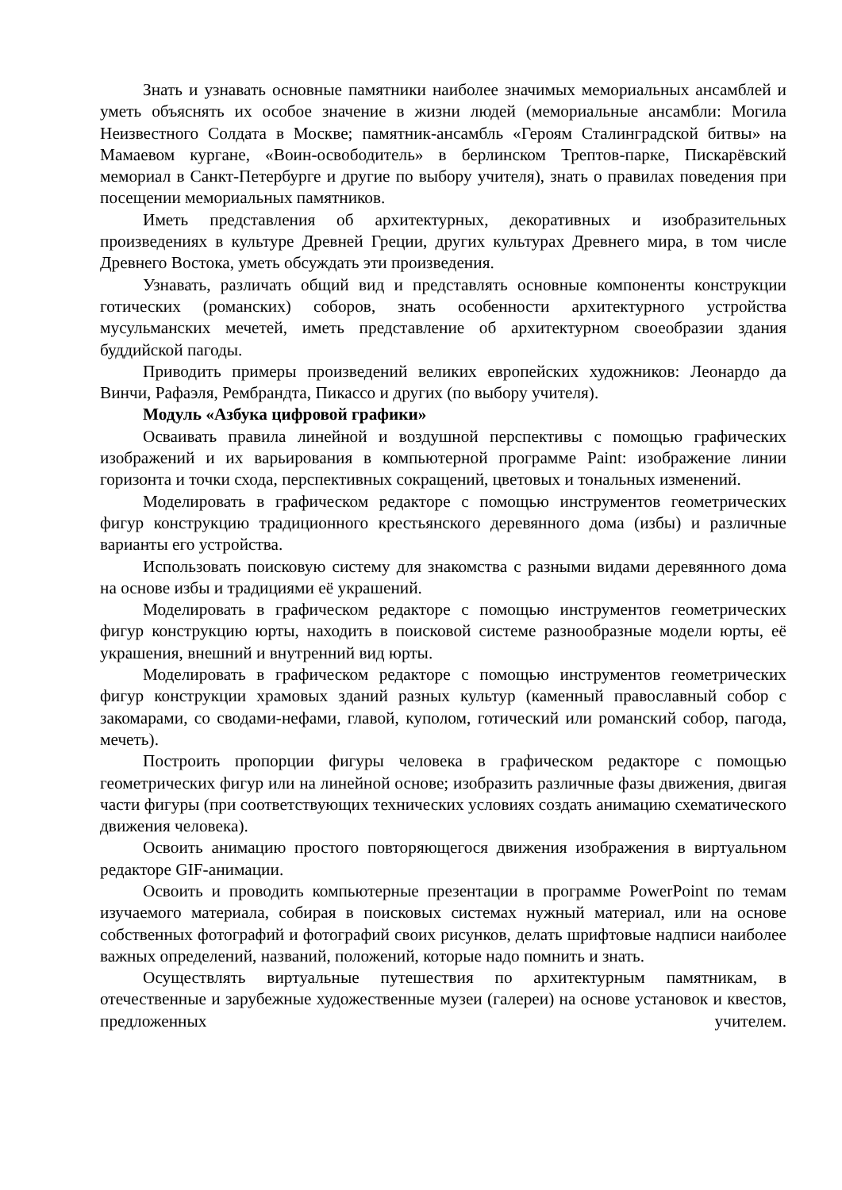Знать и узнавать основные памятники наиболее значимых мемориальных ансамблей и уметь объяснять их особое значение в жизни людей (мемориальные ансамбли: Могила Неизвестного Солдата в Москве; памятник-ансамбль «Героям Сталинградской битвы» на Мамаевом кургане, «Воин-освободитель» в берлинском Трептов-парке, Пискарёвский мемориал в Санкт-Петербурге и другие по выбору учителя), знать о правилах поведения при посещении мемориальных памятников.
Иметь представления об архитектурных, декоративных и изобразительных произведениях в культуре Древней Греции, других культурах Древнего мира, в том числе Древнего Востока, уметь обсуждать эти произведения.
Узнавать, различать общий вид и представлять основные компоненты конструкции готических (романских) соборов, знать особенности архитектурного устройства мусульманских мечетей, иметь представление об архитектурном своеобразии здания буддийской пагоды.
Приводить примеры произведений великих европейских художников: Леонардо да Винчи, Рафаэля, Рембрандта, Пикассо и других (по выбору учителя).
Модуль «Азбука цифровой графики»
Осваивать правила линейной и воздушной перспективы с помощью графических изображений и их варьирования в компьютерной программе Paint: изображение линии горизонта и точки схода, перспективных сокращений, цветовых и тональных изменений.
Моделировать в графическом редакторе с помощью инструментов геометрических фигур конструкцию традиционного крестьянского деревянного дома (избы) и различные варианты его устройства.
Использовать поисковую систему для знакомства с разными видами деревянного дома на основе избы и традициями её украшений.
Моделировать в графическом редакторе с помощью инструментов геометрических фигур конструкцию юрты, находить в поисковой системе разнообразные модели юрты, её украшения, внешний и внутренний вид юрты.
Моделировать в графическом редакторе с помощью инструментов геометрических фигур конструкции храмовых зданий разных культур (каменный православный собор с закомарами, со сводами-нефами, главой, куполом, готический или романский собор, пагода, мечеть).
Построить пропорции фигуры человека в графическом редакторе с помощью геометрических фигур или на линейной основе; изобразить различные фазы движения, двигая части фигуры (при соответствующих технических условиях создать анимацию схематического движения человека).
Освоить анимацию простого повторяющегося движения изображения в виртуальном редакторе GIF-анимации.
Освоить и проводить компьютерные презентации в программе PowerPoint по темам изучаемого материала, собирая в поисковых системах нужный материал, или на основе собственных фотографий и фотографий своих рисунков, делать шрифтовые надписи наиболее важных определений, названий, положений, которые надо помнить и знать.
Осуществлять виртуальные путешествия по архитектурным памятникам, в отечественные и зарубежные художественные музеи (галереи) на основе установок и квестов, предложенных учителем.